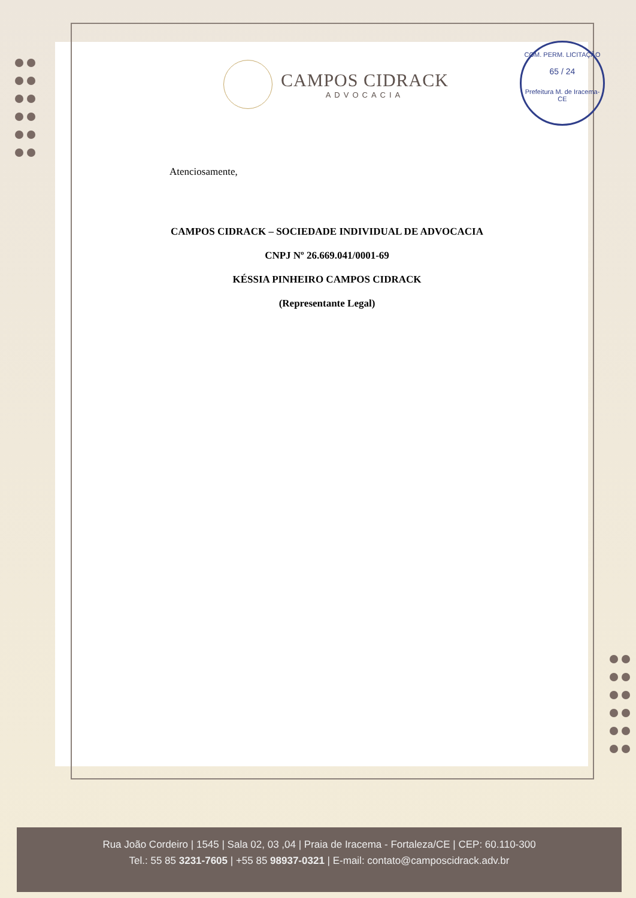COM. PERM. LICITAÇÃO
65 / 24
Prefeitura M. de Iracema-CE
CAMPOS CIDRACK
ADVOCACIA
Atenciosamente,
CAMPOS CIDRACK – SOCIEDADE INDIVIDUAL DE ADVOCACIA
CNPJ Nº 26.669.041/0001-69
KÉSSIA PINHEIRO CAMPOS CIDRACK
(Representante Legal)
Rua João Cordeiro | 1545 | Sala 02, 03 ,04 | Praia de Iracema - Fortaleza/CE | CEP: 60.110-300
Tel.: 55 85 3231-7605 | +55 85 98937-0321 | E-mail: contato@camposcidrack.adv.br